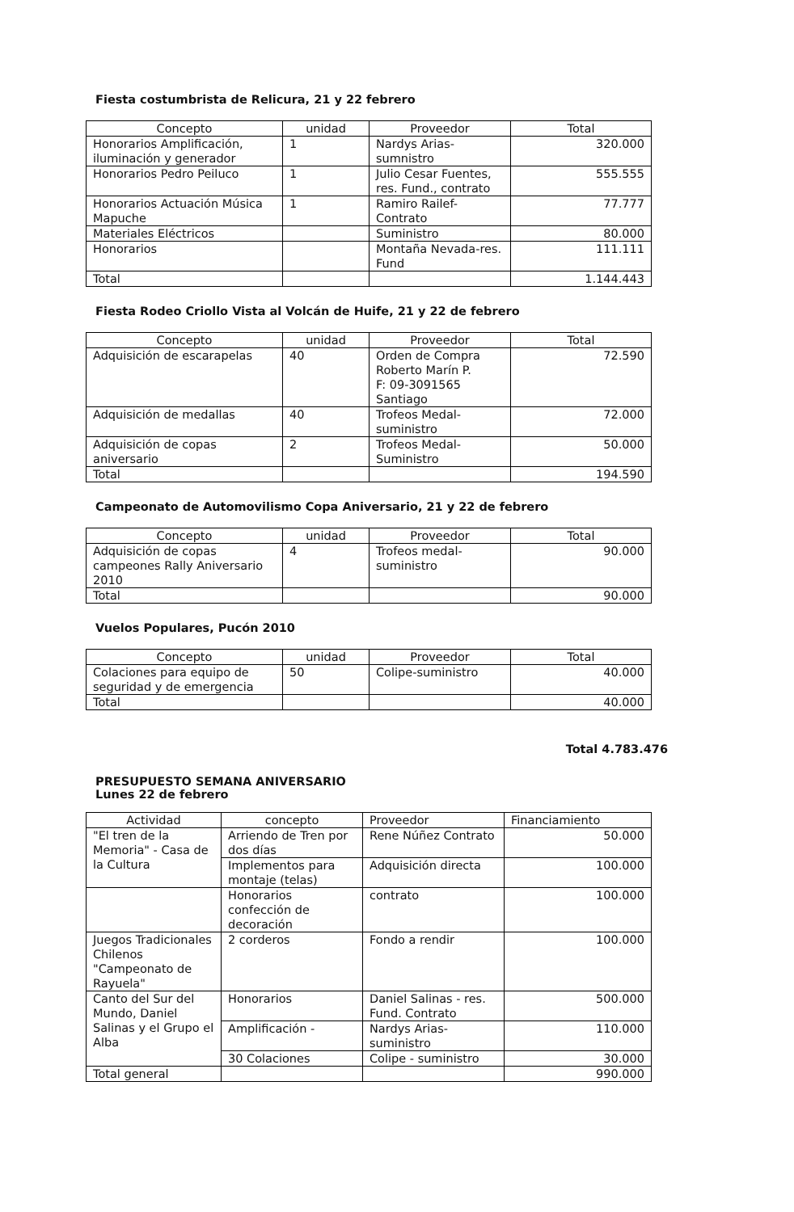Fiesta costumbrista de Relicura, 21 y 22 febrero
| Concepto | unidad | Proveedor | Total |
| --- | --- | --- | --- |
| Honorarios Amplificación, iluminación y generador | 1 | Nardys Arias-sumnistro | 320.000 |
| Honorarios Pedro Peiluco | 1 | Julio Cesar Fuentes, res. Fund., contrato | 555.555 |
| Honorarios Actuación Música Mapuche | 1 | Ramiro Railef-Contrato | 77.777 |
| Materiales Eléctricos | | Suministro | 80.000 |
| Honorarios | | Montaña Nevada-res. Fund | 111.111 |
| Total | | | 1.144.443 |
Fiesta Rodeo Criollo Vista al Volcán de Huife, 21 y 22 de febrero
| Concepto | unidad | Proveedor | Total |
| --- | --- | --- | --- |
| Adquisición de escarapelas | 40 | Orden de Compra Roberto Marín P. F: 09-3091565 Santiago | 72.590 |
| Adquisición de medallas | 40 | Trofeos Medal-suministro | 72.000 |
| Adquisición de copas aniversario | 2 | Trofeos Medal-Suministro | 50.000 |
| Total | | | 194.590 |
Campeonato de Automovilismo Copa Aniversario, 21 y 22 de febrero
| Concepto | unidad | Proveedor | Total |
| --- | --- | --- | --- |
| Adquisición de copas campeones Rally Aniversario 2010 | 4 | Trofeos medal-suministro | 90.000 |
| Total | | | 90.000 |
Vuelos Populares, Pucón 2010
| Concepto | unidad | Proveedor | Total |
| --- | --- | --- | --- |
| Colaciones para equipo de seguridad y de emergencia | 50 | Colipe-suministro | 40.000 |
| Total | | | 40.000 |
Total 4.783.476
PRESUPUESTO SEMANA ANIVERSARIO
Lunes 22 de febrero
| Actividad | concepto | Proveedor | Financiamiento |
| --- | --- | --- | --- |
| "El tren de la Memoria" - Casa de la Cultura | Arriendo de Tren por dos días | Rene Núñez Contrato | 50.000 |
| | Implementos para montaje (telas) | Adquisición directa | 100.000 |
| | Honorarios confección de decoración | contrato | 100.000 |
| Juegos Tradicionales Chilenos "Campeonato de Rayuela" | 2 corderos | Fondo a rendir | 100.000 |
| Canto del Sur del Mundo, Daniel Salinas y el Grupo el Alba | Honorarios | Daniel Salinas - res. Fund. Contrato | 500.000 |
| | Amplificación - | Nardys Arias-suministro | 110.000 |
| | 30 Colaciones | Colipe - suministro | 30.000 |
| Total general | | | 990.000 |